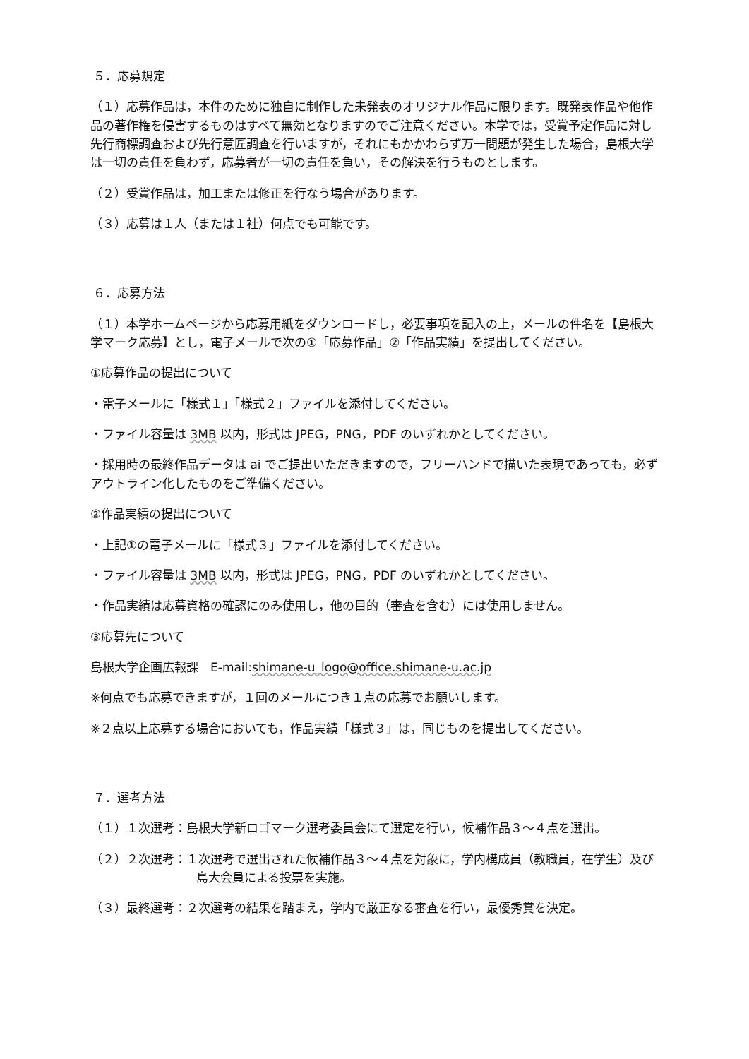５．応募規定
（１）応募作品は，本件のために独自に制作した未発表のオリジナル作品に限ります。既発表作品や他作品の著作権を侵害するものはすべて無効となりますのでご注意ください。本学では，受賞予定作品に対し先行商標調査および先行意匠調査を行いますが，それにもかかわらず万一問題が発生した場合，島根大学は一切の責任を負わず，応募者が一切の責任を負い，その解決を行うものとします。
（２）受賞作品は，加工または修正を行なう場合があります。
（３）応募は１人（または１社）何点でも可能です。
６．応募方法
（１）本学ホームページから応募用紙をダウンロードし，必要事項を記入の上，メールの件名を【島根大学マーク応募】とし，電子メールで次の①「応募作品」②「作品実績」を提出してください。
①応募作品の提出について
・電子メールに「様式１」「様式２」ファイルを添付してください。
・ファイル容量は 3MB 以内，形式は JPEG，PNG，PDF のいずれかとしてください。
・採用時の最終作品データは ai でご提出いただきますので，フリーハンドで描いた表現であっても，必ずアウトライン化したものをご準備ください。
②作品実績の提出について
・上記①の電子メールに「様式３」ファイルを添付してください。
・ファイル容量は 3MB 以内，形式は JPEG，PNG，PDF のいずれかとしてください。
・作品実績は応募資格の確認にのみ使用し，他の目的（審査を含む）には使用しません。
③応募先について
島根大学企画広報課　E-mail:shimane-u_logo@office.shimane-u.ac.jp
※何点でも応募できますが，１回のメールにつき１点の応募でお願いします。
※２点以上応募する場合においても，作品実績「様式３」は，同じものを提出してください。
７．選考方法
（１）１次選考：島根大学新ロゴマーク選考委員会にて選定を行い，候補作品３～４点を選出。
（２）２次選考：１次選考で選出された候補作品３～４点を対象に，学内構成員（教職員，在学生）及び島大会員による投票を実施。
（３）最終選考：２次選考の結果を踏まえ，学内で厳正なる審査を行い，最優秀賞を決定。